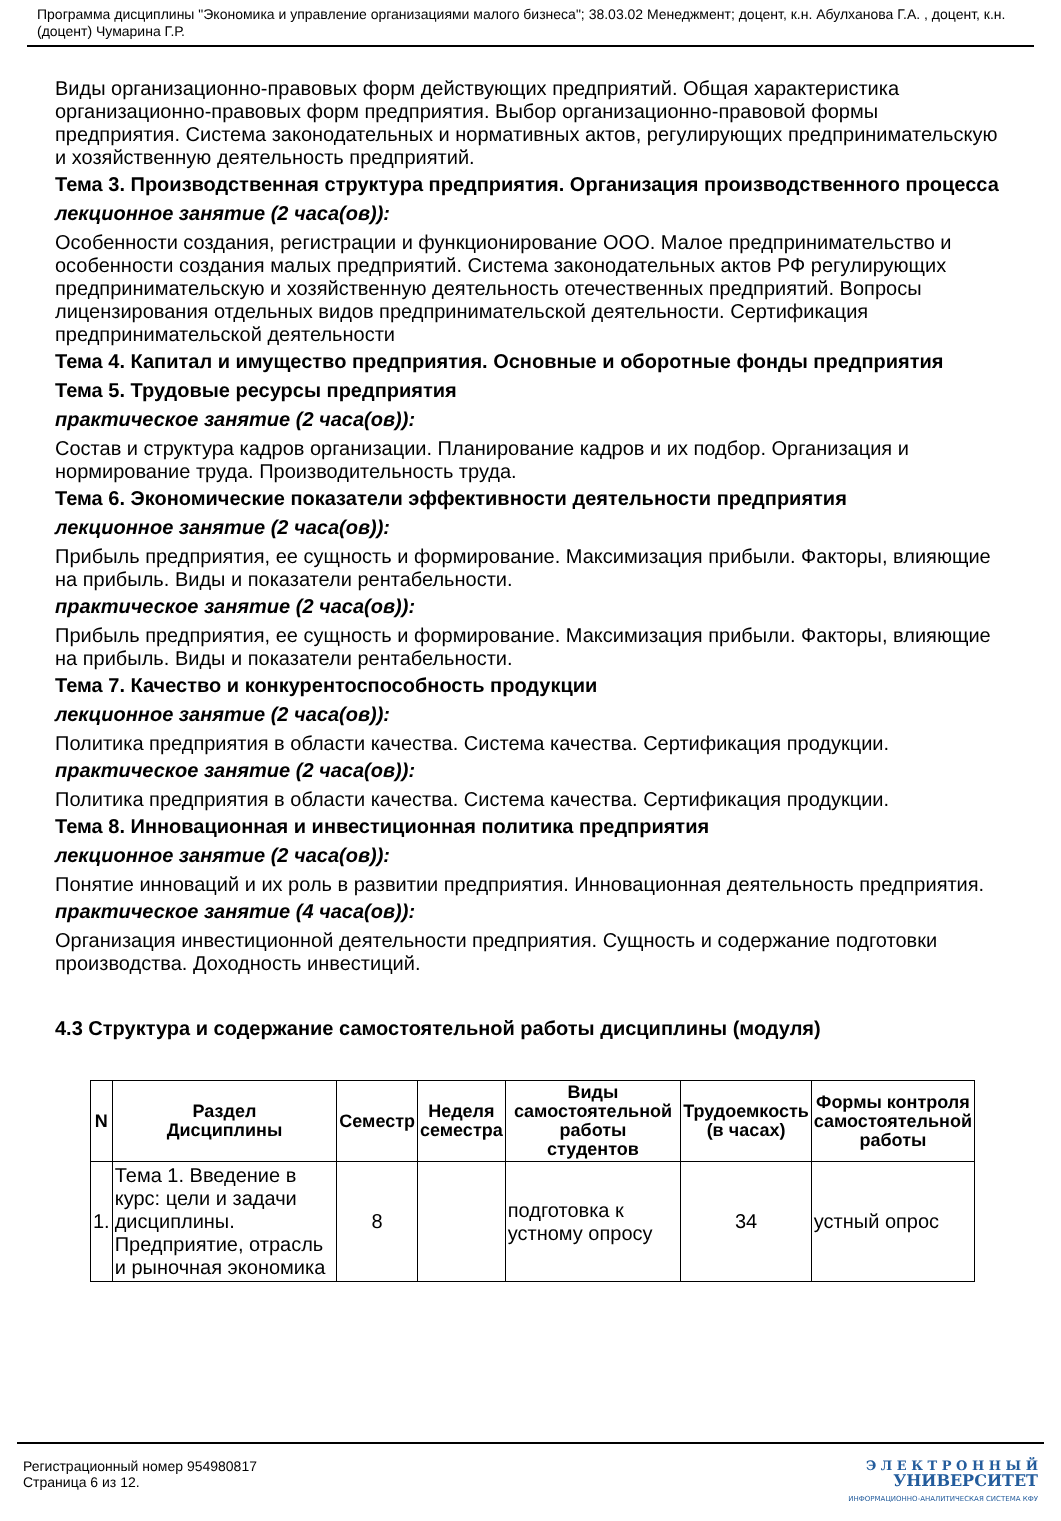Программа дисциплины "Экономика и управление организациями малого бизнеса"; 38.03.02 Менеджмент; доцент, к.н. Абулханова Г.А. , доцент, к.н. (доцент) Чумарина Г.Р.
Виды организационно-правовых форм действующих предприятий. Общая характеристика организационно-правовых форм предприятия. Выбор организационно-правовой формы предприятия. Система законодательных и нормативных актов, регулирующих предпринимательскую и хозяйственную деятельность предприятий.
Тема 3. Производственная структура предприятия. Организация производственного процесса
лекционное занятие (2 часа(ов)):
Особенности создания, регистрации и функционирование ООО. Малое предпринимательство и особенности создания малых предприятий. Система законодательных актов РФ регулирующих предпринимательскую и хозяйственную деятельность отечественных предприятий. Вопросы лицензирования отдельных видов предпринимательской деятельности. Сертификация предпринимательской деятельности
Тема 4. Капитал и имущество предприятия. Основные и оборотные фонды предприятия
Тема 5. Трудовые ресурсы предприятия
практическое занятие (2 часа(ов)):
Состав и структура кадров организации. Планирование кадров и их подбор. Организация и нормирование труда. Производительность труда.
Тема 6. Экономические показатели эффективности деятельности предприятия
лекционное занятие (2 часа(ов)):
Прибыль предприятия, ее сущность и формирование. Максимизация прибыли. Факторы, влияющие на прибыль. Виды и показатели рентабельности.
практическое занятие (2 часа(ов)):
Прибыль предприятия, ее сущность и формирование. Максимизация прибыли. Факторы, влияющие на прибыль. Виды и показатели рентабельности.
Тема 7. Качество и конкурентоспособность продукции
лекционное занятие (2 часа(ов)):
Политика предприятия в области качества. Система качества. Сертификация продукции.
практическое занятие (2 часа(ов)):
Политика предприятия в области качества. Система качества. Сертификация продукции.
Тема 8. Инновационная и инвестиционная политика предприятия
лекционное занятие (2 часа(ов)):
Понятие инноваций и их роль в развитии предприятия. Инновационная деятельность предприятия.
практическое занятие (4 часа(ов)):
Организация инвестиционной деятельности предприятия. Сущность и содержание подготовки производства. Доходность инвестиций.
4.3 Структура и содержание самостоятельной работы дисциплины (модуля)
| N | Раздел Дисциплины | Семестр | Неделя семестра | Виды самостоятельной работы студентов | Трудоемкость (в часах) | Формы контроля самостоятельной работы |
| --- | --- | --- | --- | --- | --- | --- |
| 1. | Тема 1. Введение в курс: цели и задачи дисциплины. Предприятие, отрасль и рыночная экономика | 8 | | подготовка к устному опросу | 34 | устный опрос |
Регистрационный номер 954980817
Страница 6 из 12.
Э Л Е К Т Р О Н Н Ы Й
УНИВЕРСИТЕТ
ИНФОРМАЦИОННО-АНАЛИТИЧЕСКАЯ СИСТЕМА КФУ